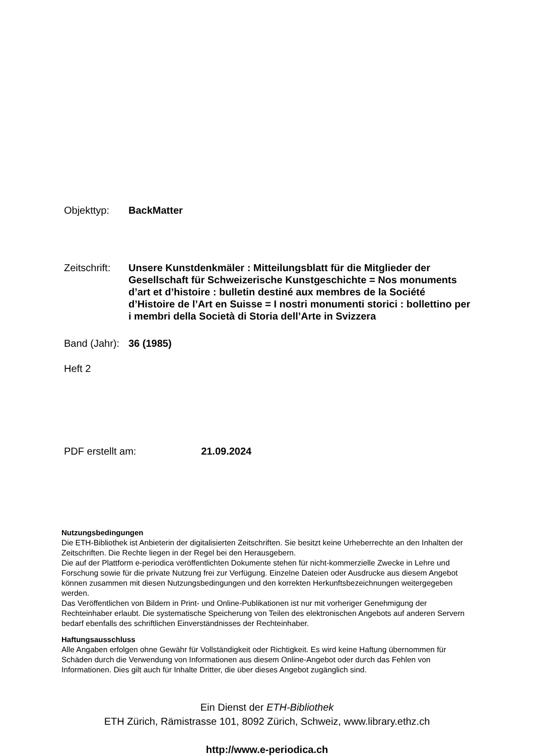Objekttyp: BackMatter
Zeitschrift:
Unsere Kunstdenkmäler : Mitteilungsblatt für die Mitglieder der Gesellschaft für Schweizerische Kunstgeschichte = Nos monuments d’art et d’histoire : bulletin destiné aux membres de la Société d’Histoire de l’Art en Suisse = I nostri monumenti storici : bollettino per i membri della Società di Storia dell’Arte in Svizzera
Band (Jahr):
36 (1985)
Heft 2
PDF erstellt am: 21.09.2024
Nutzungsbedingungen
Die ETH-Bibliothek ist Anbieterin der digitalisierten Zeitschriften. Sie besitzt keine Urheberrechte an den Inhalten der Zeitschriften. Die Rechte liegen in der Regel bei den Herausgebern.
Die auf der Plattform e-periodica veröffentlichten Dokumente stehen für nicht-kommerzielle Zwecke in Lehre und Forschung sowie für die private Nutzung frei zur Verfügung. Einzelne Dateien oder Ausdrucke aus diesem Angebot können zusammen mit diesen Nutzungsbedingungen und den korrekten Herkunftsbezeichnungen weitergegeben werden.
Das Veröffentlichen von Bildern in Print- und Online-Publikationen ist nur mit vorheriger Genehmigung der Rechteinhaber erlaubt. Die systematische Speicherung von Teilen des elektronischen Angebots auf anderen Servern bedarf ebenfalls des schriftlichen Einverständnisses der Rechteinhaber.
Haftungsausschluss
Alle Angaben erfolgen ohne Gewähr für Vollständigkeit oder Richtigkeit. Es wird keine Haftung übernommen für Schäden durch die Verwendung von Informationen aus diesem Online-Angebot oder durch das Fehlen von Informationen. Dies gilt auch für Inhalte Dritter, die über dieses Angebot zugänglich sind.
Ein Dienst der ETH-Bibliothek
ETH Zürich, Rämistrasse 101, 8092 Zürich, Schweiz, www.library.ethz.ch
http://www.e-periodica.ch